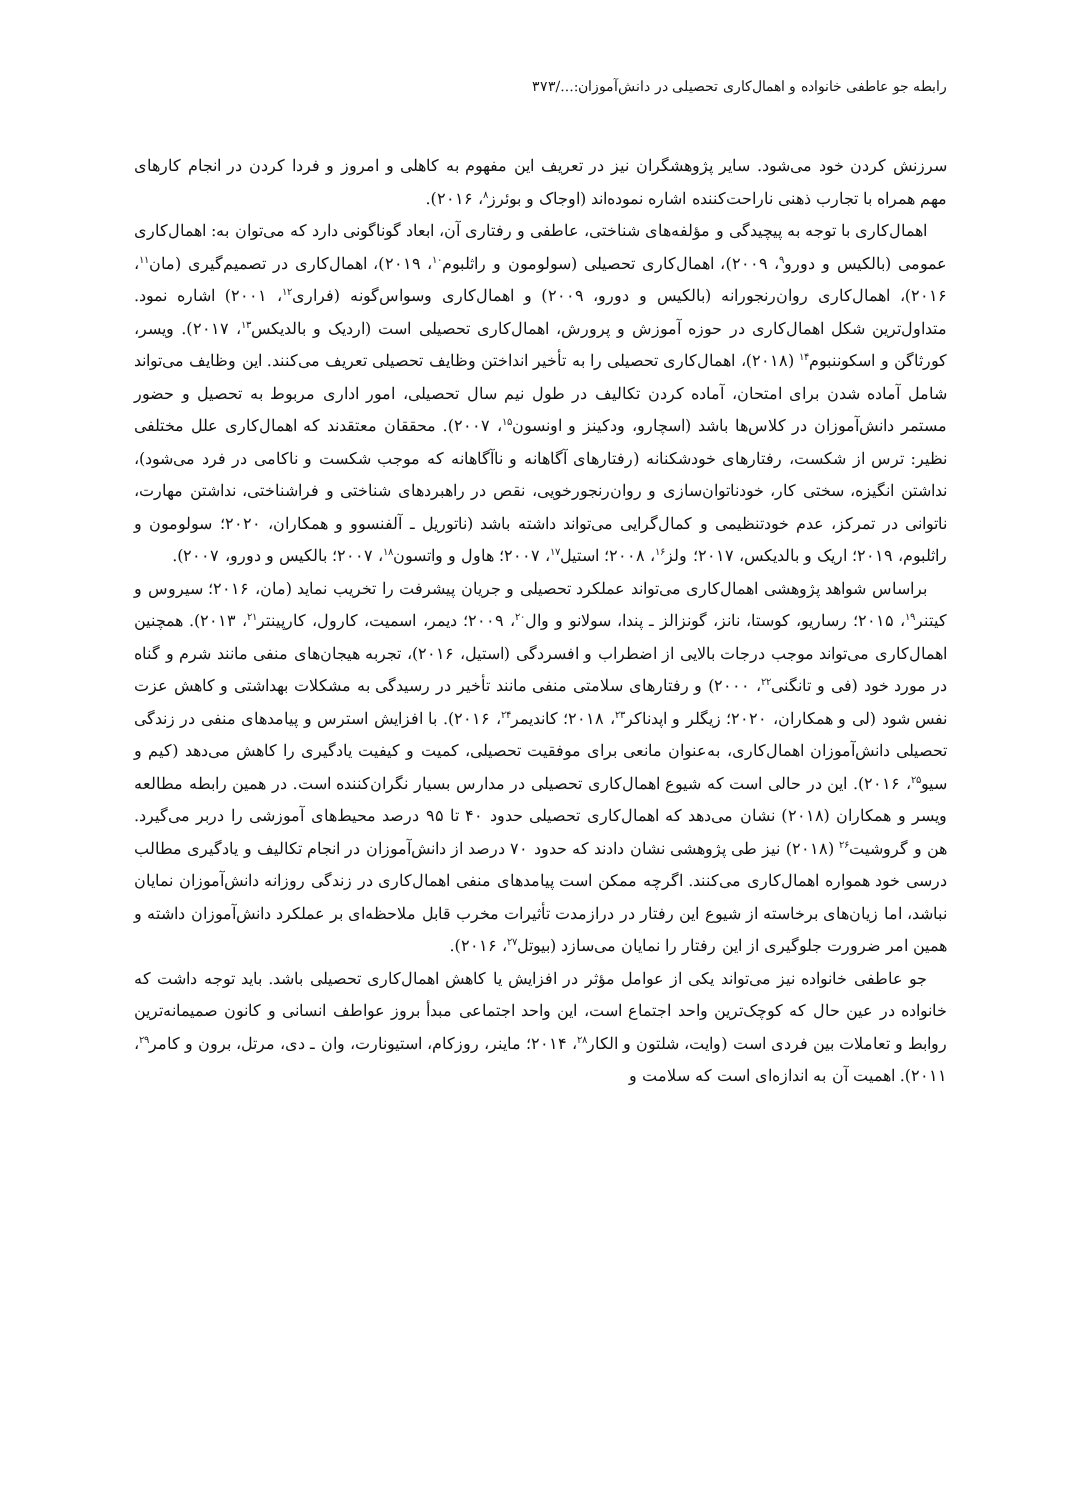رابطه جو عاطفی خانواده و اهمال‌کاری تحصیلی در دانش‌آموزان:.../۳۷۳
سرزنش کردن خود می‌شود. سایر پژوهشگران نیز در تعریف این مفهوم به کاهلی و امروز و فردا کردن در انجام کارهای مهم همراه با تجارب ذهنی ناراحت‌کننده اشاره نموده‌اند (اوجاک و بوئرز<sup>۸</sup>، ۲۰۱۶).
اهمال‌کاری با توجه به پیچیدگی و مؤلفه‌های شناختی، عاطفی و رفتاری آن، ابعاد گوناگونی دارد که می‌توان به: اهمال‌کاری عمومی (بالکیس و دورو<sup>۹</sup>، ۲۰۰۹)، اهمال‌کاری تحصیلی (سولومون و راثلبوم<sup>۱۰</sup>، ۲۰۱۹)، اهمال‌کاری در تصمیم‌گیری (مان<sup>۱۱</sup>، ۲۰۱۶)، اهمال‌کاری روان‌رنجورانه (بالکیس و دورو، ۲۰۰۹) و اهمال‌کاری وسواس‌گونه (فراری<sup>۱۲</sup>، ۲۰۰۱) اشاره نمود. متداول‌ترین شکل اهمال‌کاری در حوزه آموزش و پرورش، اهمال‌کاری تحصیلی است (اردیک و بالدیکس<sup>۱۳</sup>، ۲۰۱۷). ویسر، کورثاگن و اسکوننبوم<sup>۱۴</sup> (۲۰۱۸)، اهمال‌کاری تحصیلی را به تأخیر انداختن وظایف تحصیلی تعریف می‌کنند. این وظایف می‌تواند شامل آماده شدن برای امتحان، آماده کردن تکالیف در طول نیم سال تحصیلی، امور اداری مربوط به تحصیل و حضور مستمر دانش‌آموزان در کلاس‌ها باشد (اسچارو، ودکینز و اونسون<sup>۱۵</sup>، ۲۰۰۷). محققان معتقدند که اهمال‌کاری علل مختلفی نظیر: ترس از شکست، رفتارهای خودشکنانه (رفتارهای آگاهانه و ناآگاهانه که موجب شکست و ناکامی در فرد می‌شود)، نداشتن انگیزه، سختی کار، خودناتوان‌سازی و روان‌رنجورخویی، نقص در راهبردهای شناختی و فراشناختی، نداشتن مهارت، ناتوانی در تمرکز، عدم خودتنظیمی و کمال‌گرایی می‌تواند داشته باشد (ناتوریل ـ آلفنسوو و همکاران، ۲۰۲۰؛ سولومون و راثلبوم، ۲۰۱۹؛ اریک و بالدیکس، ۲۰۱۷؛ ولز<sup>۱۶</sup>، ۲۰۰۸؛ استیل<sup>۱۷</sup>، ۲۰۰۷؛ هاول و واتسون<sup>۱۸</sup>، ۲۰۰۷؛ بالکیس و دورو، ۲۰۰۷).
براساس شواهد پژوهشی اهمال‌کاری می‌تواند عملکرد تحصیلی و جریان پیشرفت را تخریب نماید (مان، ۲۰۱۶؛ سیروس و کیتنر<sup>۱۹</sup>، ۲۰۱۵؛ رساریو، کوستا، نانز، گونزالز ـ پندا، سولانو و وال<sup>۲۰</sup>، ۲۰۰۹؛ دیمر، اسمیت، کارول، کارپینتر<sup>۲۱</sup>، ۲۰۱۳). همچنین اهمال‌کاری می‌تواند موجب درجات بالایی از اضطراب و افسردگی (استیل، ۲۰۱۶)، تجربه هیجان‌های منفی مانند شرم و گناه در مورد خود (فی و تانگنی<sup>۲۲</sup>، ۲۰۰۰) و رفتارهای سلامتی منفی مانند تأخیر در رسیدگی به مشکلات بهداشتی و کاهش عزت نفس شود (لی و همکاران، ۲۰۲۰؛ زیگلر و اپدناکر<sup>۲۳</sup>، ۲۰۱۸؛ کاندیمر<sup>۲۴</sup>، ۲۰۱۶). با افزایش استرس و پیامدهای منفی در زندگی تحصیلی دانش‌آموزان اهمال‌کاری، به‌عنوان مانعی برای موفقیت تحصیلی، کمیت و کیفیت یادگیری را کاهش می‌دهد (کیم و سیو<sup>۲۵</sup>، ۲۰۱۶). این در حالی است که شیوع اهمال‌کاری تحصیلی در مدارس بسیار نگران‌کننده است. در همین رابطه مطالعه ویسر و همکاران (۲۰۱۸) نشان می‌دهد که اهمال‌کاری تحصیلی حدود ۴۰ تا ۹۵ درصد محیط‌های آموزشی را دربر می‌گیرد. هن و گروشیت<sup>۲۶</sup> (۲۰۱۸) نیز طی پژوهشی نشان دادند که حدود ۷۰ درصد از دانش‌آموزان در انجام تکالیف و یادگیری مطالب درسی خود همواره اهمال‌کاری می‌کنند. اگرچه ممکن است پیامدهای منفی اهمال‌کاری در زندگی روزانه دانش‌آموزان نمایان نباشد، اما زیان‌های برخاسته از شیوع این رفتار در درازمدت تأثیرات مخرب قابل ملاحظه‌ای بر عملکرد دانش‌آموزان داشته و همین امر ضرورت جلوگیری از این رفتار را نمایان می‌سازد (بیوتل<sup>۲۷</sup>، ۲۰۱۶).
جو عاطفی خانواده نیز می‌تواند یکی از عوامل مؤثر در افزایش یا کاهش اهمال‌کاری تحصیلی باشد. باید توجه داشت که خانواده در عین حال که کوچک‌ترین واحد اجتماع است، این واحد اجتماعی مبدأ بروز عواطف انسانی و کانون صمیمانه‌ترین روابط و تعاملات بین فردی است (وایت، شلتون و الکار<sup>۲۸</sup>، ۲۰۱۴؛ ماینر، روزکام، استیونارت، وان ـ دی، مرتل، برون و کامر<sup>۲۹</sup>، ۲۰۱۱). اهمیت آن به اندازه‌ای است که سلامت و